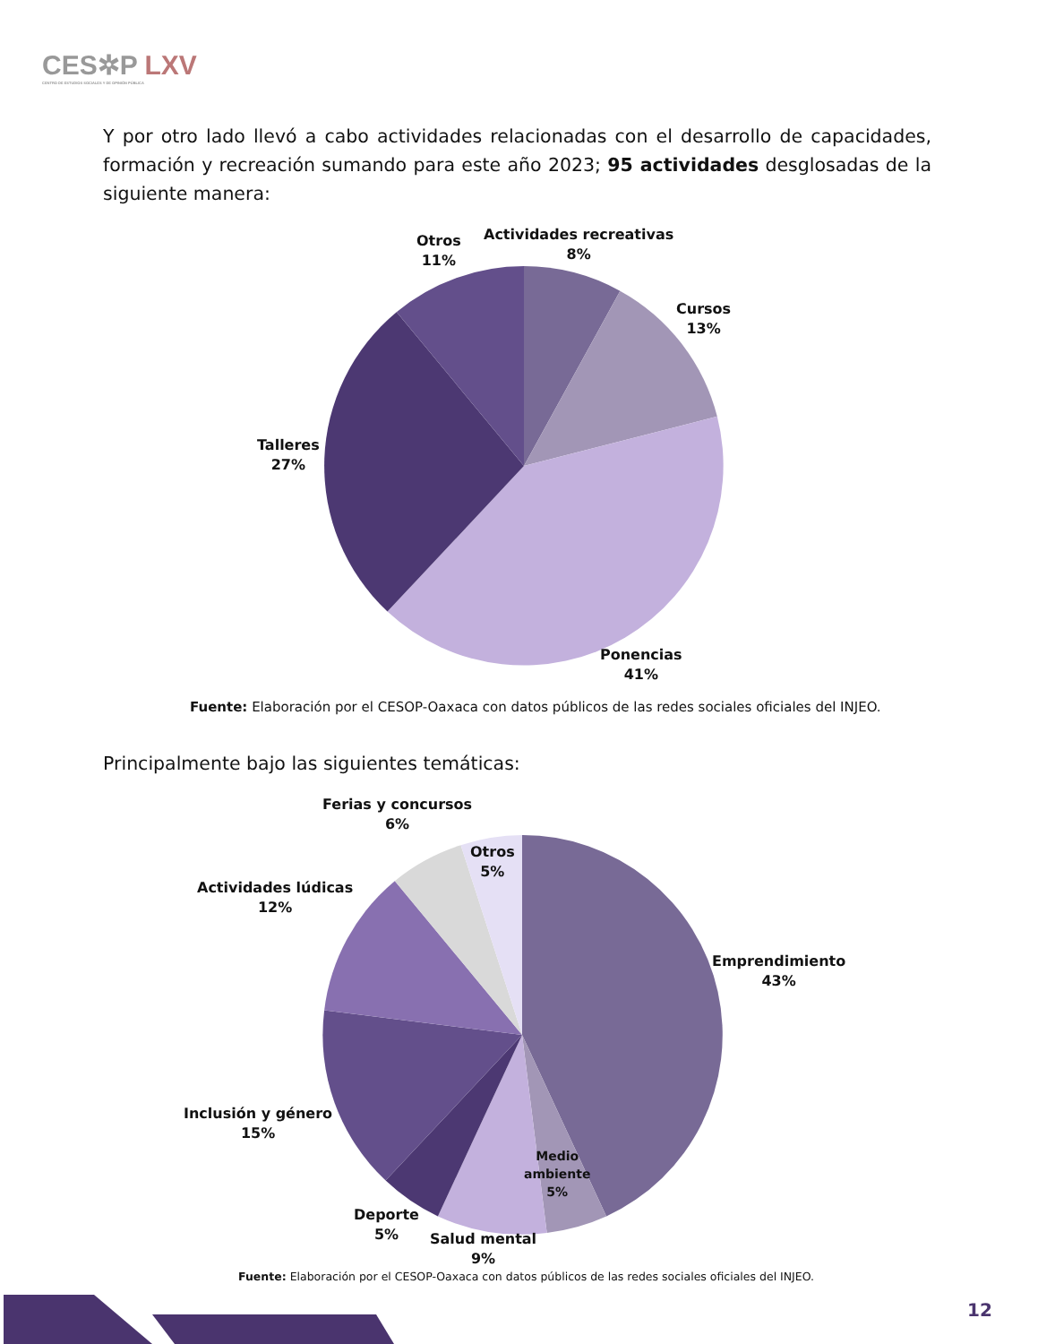CES✲P LXV
CENTRO DE ESTUDIOS SOCIALES Y DE OPINIÓN PÚBLICA
Y por otro lado llevó a cabo actividades relacionadas con el desarrollo de capacidades, formación y recreación sumando para este año 2023; 95 actividades desglosadas de la siguiente manera:
Otros
11%
Actividades recreativas
8%
Cursos
13%
Talleres
27%
Ponencias
41%
Fuente: Elaboración por el CESOP-Oaxaca con datos públicos de las redes sociales oficiales del INJEO.
Principalmente bajo las siguientes temáticas:
Ferias y concursos
6%
Otros
5%
Actividades lúdicas
12%
Emprendimiento
43%
Inclusión y género
15%
Medio
ambiente
5%
Deporte
5%
Salud mental
9%
Fuente: Elaboración por el CESOP-Oaxaca con datos públicos de las redes sociales oficiales del INJEO.
12